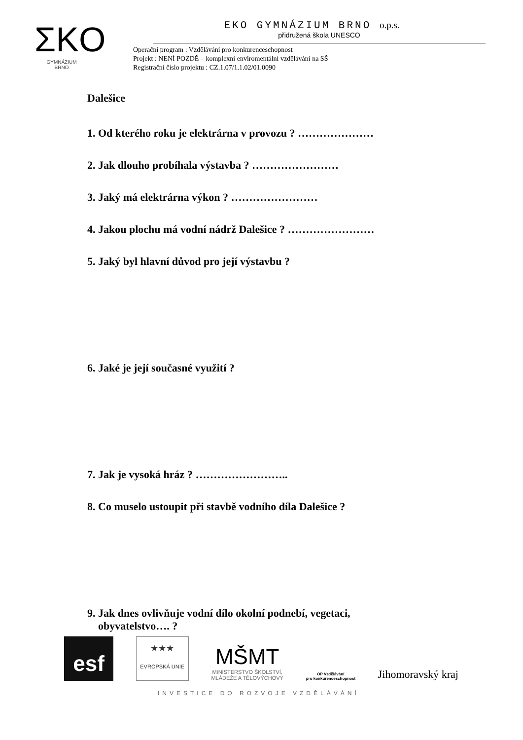ΣKO
GYMNÁZIUM
BRNO
EKO GYMNÁZIUM BRNO o.p.s.
přidružená škola UNESCO
Operační program : Vzdělávání pro konkurenceschopnost
Projekt : NENÍ POZDĚ – komplexní enviromentální vzdělávání na SŠ
Registrační číslo projektu : CZ.1.07/1.1.02/01.0090
Dalešice
1. Od kterého roku je elektrárna v provozu ? …………………
2. Jak dlouho probíhala výstavba ? ……………………
3. Jaký má elektrárna výkon ? ……………………
4. Jakou plochu má vodní nádrž Dalešice ? ……………………
5. Jaký byl hlavní důvod pro její výstavbu ?
6. Jaké je její současné využití ?
7. Jak je vysoká hráz ? ……………………..
8. Co muselo ustoupit při stavbě vodního díla Dalešice ?
9. Jak dnes ovlivňuje vodní dílo okolní podnebí, vegetaci,
obyvatelstvo…. ?
esf
★★★
EVROPSKÁ UNIE
MŠMT
MINISTERSTVO ŠKOLSTVÍ,
MLÁDEŽE A TĚLOVÝCHOVY
OP Vzdělávání
pro konkurenceschopnost
Jihomoravský kraj
INVESTICE DO ROZVOJE VZDĚLÁVÁNÍ